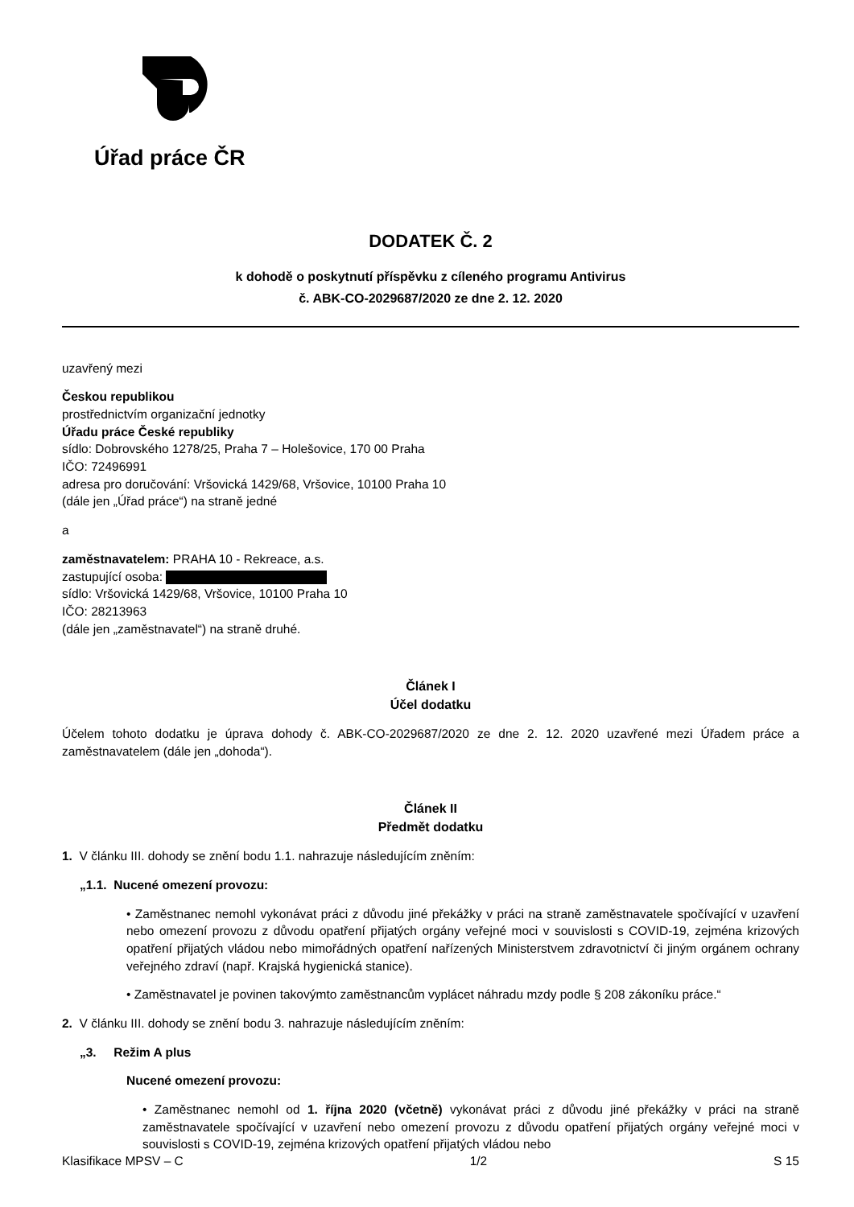Úřad práce ČR
DODATEK Č. 2
k dohodě o poskytnutí příspěvku z cíleného programu Antivirus
č. ABK-CO-2029687/2020 ze dne 2. 12. 2020
uzavřený mezi
Českou republikou
prostřednictvím organizační jednotky
Úřadu práce České republiky
sídlo: Dobrovského 1278/25, Praha 7 – Holešovice, 170 00 Praha
IČO: 72496991
adresa pro doručování: Vršovická 1429/68, Vršovice, 10100 Praha 10
(dále jen „Úřad práce“) na straně jedné
a
zaměstnavatelem: PRAHA 10 - Rekreace, a.s.
zastupující osoba:
sídlo: Vršovická 1429/68, Vršovice, 10100 Praha 10
IČO: 28213963
(dále jen „zaměstnavatel“) na straně druhé.
Článek I
Účel dodatku
Účelem tohoto dodatku je úprava dohody č. ABK-CO-2029687/2020 ze dne 2. 12. 2020 uzavřené mezi Úřadem práce a zaměstnavatelem (dále jen „dohoda“).
Článek II
Předmět dodatku
1. V článku III. dohody se znění bodu 1.1. nahrazuje následujícím zněním:
„1.1. Nucené omezení provozu:
• Zaměstnanec nemohl vykonávat práci z důvodu jiné překážky v práci na straně zaměstnavatele spočívající v uzavření nebo omezení provozu z důvodu opatření přijatých orgány veřejné moci v souvislosti s COVID-19, zejména krizových opatření přijatých vládou nebo mimořádných opatření nařízených Ministerstvem zdravotnictví či jiným orgánem ochrany veřejného zdraví (např. Krajská hygienická stanice).
• Zaměstnavatel je povinen takovýmto zaměstnancům vyplácet náhradu mzdy podle § 208 zákoníku práce.“
2. V článku III. dohody se znění bodu 3. nahrazuje následujícím zněním:
„3. Režim A plus
Nucené omezení provozu:
• Zaměstnanec nemohl od 1. října 2020 (včetně) vykonávat práci z důvodu jiné překážky v práci na straně zaměstnavatele spočívající v uzavření nebo omezení provozu z důvodu opatření přijatých orgány veřejné moci v souvislosti s COVID-19, zejména krizových opatření přijatých vládou nebo
Klasifikace MPSV – C 1/2 S 15